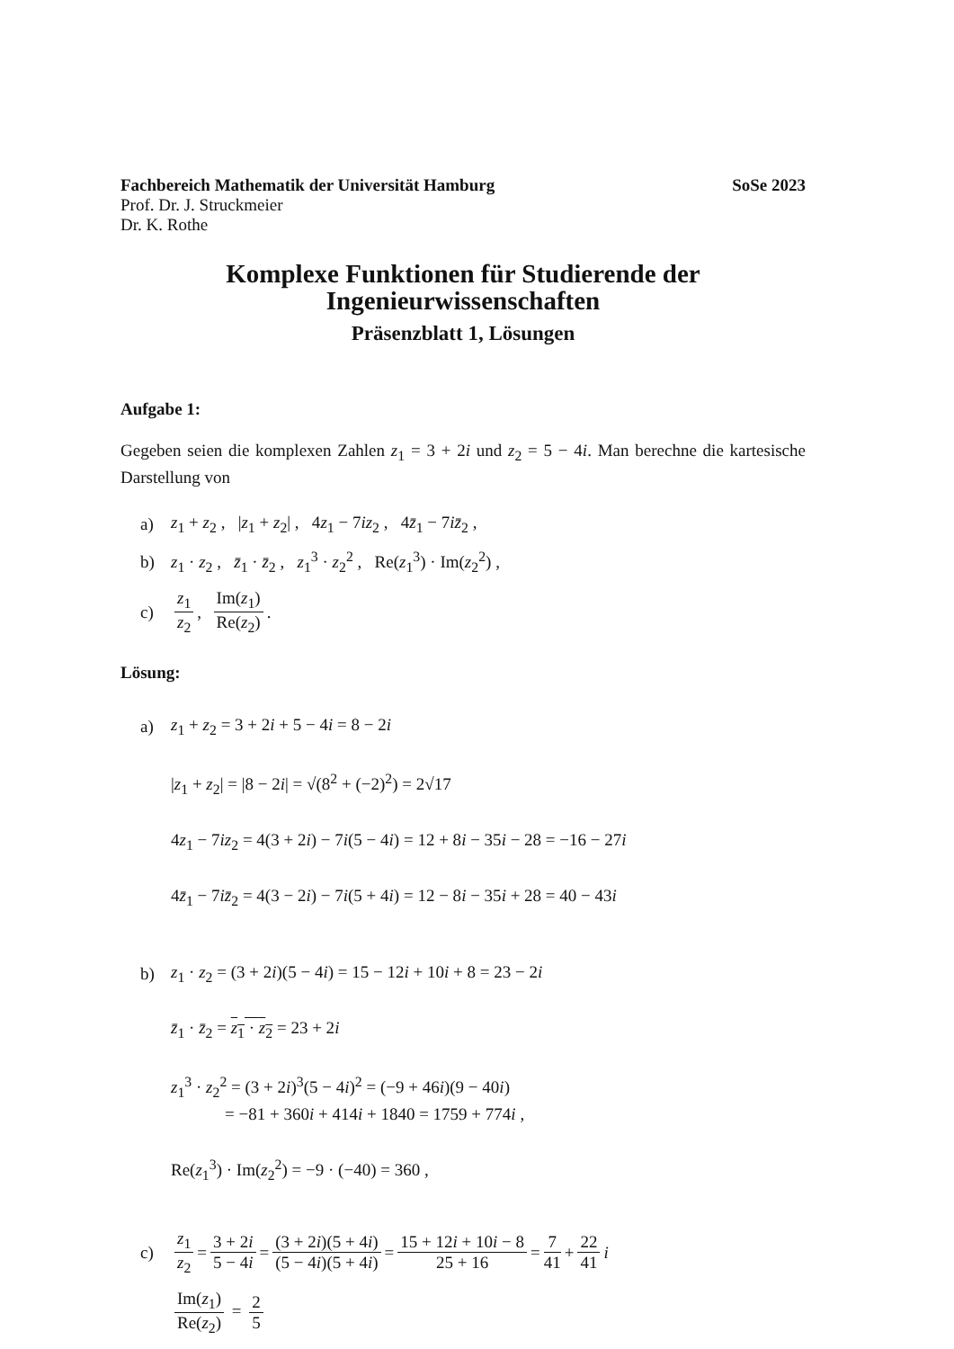Fachbereich Mathematik der Universität Hamburg SoSe 2023
Prof. Dr. J. Struckmeier
Dr. K. Rothe
Komplexe Funktionen für Studierende der
Ingenieurwissenschaften
Präsenzblatt 1, Lösungen
Aufgabe 1:
Gegeben seien die komplexen Zahlen z<sub>1</sub> = 3 + 2i und z<sub>2</sub> = 5 − 4i. Man berechne die kartesische Darstellung von
a) z<sub>1</sub> + z<sub>2</sub> , |z<sub>1</sub> + z<sub>2</sub>| , 4z<sub>1</sub> − 7iz<sub>2</sub> , 4z̄<sub>1</sub> − 7iz̄<sub>2</sub> ,
b) z<sub>1</sub> · z<sub>2</sub> , z̄<sub>1</sub> · z̄<sub>2</sub> , z<sub>1</sub><sup>3</sup> · z<sub>2</sub><sup>2</sup> , Re(z<sub>1</sub><sup>3</sup>) · Im(z<sub>2</sub><sup>2</sup>) ,
c) z<sub>1</sub> z<sub>2</sub>, Im(z<sub>1</sub>) Re(z<sub>2</sub>) .
Lösung:
a) z<sub>1</sub> + z<sub>2</sub> = 3 + 2i + 5 − 4i = 8 − 2i
|z<sub>1</sub> + z<sub>2</sub>| = |8 − 2i| = √(8<sup>2</sup> + (−2)<sup>2</sup>) = 2√17
4z<sub>1</sub> − 7iz<sub>2</sub> = 4(3 + 2i) − 7i(5 − 4i) = 12 + 8i − 35i − 28 = −16 − 27i
4z̄<sub>1</sub> − 7iz̄<sub>2</sub> = 4(3 − 2i) − 7i(5 + 4i) = 12 − 8i − 35i + 28 = 40 − 43i
b) z<sub>1</sub> · z<sub>2</sub> = (3 + 2i)(5 − 4i) = 15 − 12i + 10i + 8 = 23 − 2i
z̄<sub>1</sub> · z̄<sub>2</sub> = z<sub>1</sub> · z<sub>2</sub> = 23 + 2i
z<sub>1</sub><sup>3</sup> · z<sub>2</sub><sup>2</sup> = (3 + 2i)<sup>3</sup>(5 − 4i)<sup>2</sup> = (−9 + 46i)(9 − 40i)
= −81 + 360i + 414i + 1840 = 1759 + 774i ,
Re(z<sub>1</sub><sup>3</sup>) · Im(z<sub>2</sub><sup>2</sup>) = −9 · (−40) = 360 ,
c) z<sub>1</sub> z<sub>2</sub> = 3 + 2i 5 − 4i = (3 + 2i)(5 + 4i) (5 − 4i)(5 + 4i) = 15 + 12i + 10i − 8 25 + 16 = 7 41 + 22 41 i
Im(z<sub>1</sub>) Re(z<sub>2</sub>) = 2 5